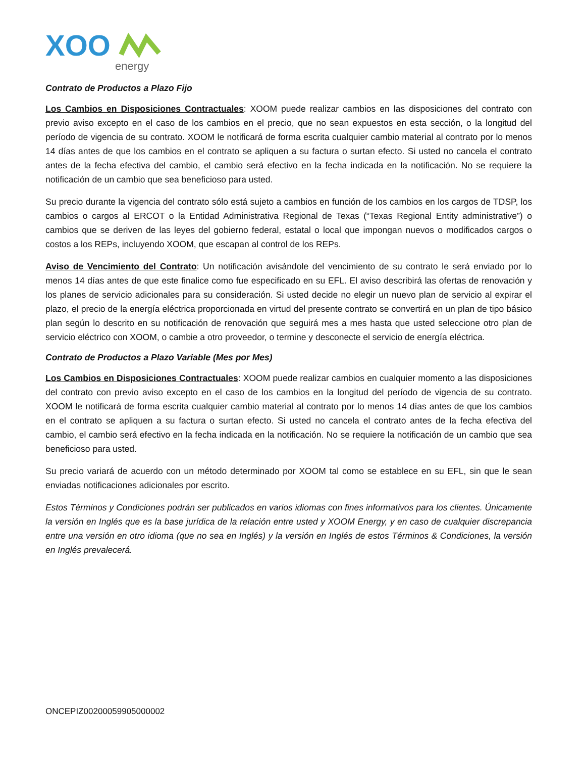XOO
energy
Contrato de Productos a Plazo Fijo
Los Cambios en Disposiciones Contractuales: XOOM puede realizar cambios en las disposiciones del contrato con previo aviso excepto en el caso de los cambios en el precio, que no sean expuestos en esta sección, o la longitud del período de vigencia de su contrato. XOOM le notificará de forma escrita cualquier cambio material al contrato por lo menos 14 días antes de que los cambios en el contrato se apliquen a su factura o surtan efecto. Si usted no cancela el contrato antes de la fecha efectiva del cambio, el cambio será efectivo en la fecha indicada en la notificación. No se requiere la notificación de un cambio que sea beneficioso para usted.
Su precio durante la vigencia del contrato sólo está sujeto a cambios en función de los cambios en los cargos de TDSP, los cambios o cargos al ERCOT o la Entidad Administrativa Regional de Texas (“Texas Regional Entity administrative”) o cambios que se deriven de las leyes del gobierno federal, estatal o local que impongan nuevos o modificados cargos o costos a los REPs, incluyendo XOOM, que escapan al control de los REPs.
Aviso de Vencimiento del Contrato: Un notificación avisándole del vencimiento de su contrato le será enviado por lo menos 14 días antes de que este finalice como fue especificado en su EFL. El aviso describirá las ofertas de renovación y los planes de servicio adicionales para su consideración. Si usted decide no elegir un nuevo plan de servicio al expirar el plazo, el precio de la energía eléctrica proporcionada en virtud del presente contrato se convertirá en un plan de tipo básico plan según lo descrito en su notificación de renovación que seguirá mes a mes hasta que usted seleccione otro plan de servicio eléctrico con XOOM, o cambie a otro proveedor, o termine y desconecte el servicio de energía eléctrica.
Contrato de Productos a Plazo Variable (Mes por Mes)
Los Cambios en Disposiciones Contractuales: XOOM puede realizar cambios en cualquier momento a las disposiciones del contrato con previo aviso excepto en el caso de los cambios en la longitud del período de vigencia de su contrato. XOOM le notificará de forma escrita cualquier cambio material al contrato por lo menos 14 días antes de que los cambios en el contrato se apliquen a su factura o surtan efecto. Si usted no cancela el contrato antes de la fecha efectiva del cambio, el cambio será efectivo en la fecha indicada en la notificación. No se requiere la notificación de un cambio que sea beneficioso para usted.
Su precio variará de acuerdo con un método determinado por XOOM tal como se establece en su EFL, sin que le sean enviadas notificaciones adicionales por escrito.
Estos Términos y Condiciones podrán ser publicados en varios idiomas con fines informativos para los clientes. Únicamente la versión en Inglés que es la base jurídica de la relación entre usted y XOOM Energy, y en caso de cualquier discrepancia entre una versión en otro idioma (que no sea en Inglés) y la versión en Inglés de estos Términos & Condiciones, la versión en Inglés prevalecerá.
ONCEPIZ00200059905000002